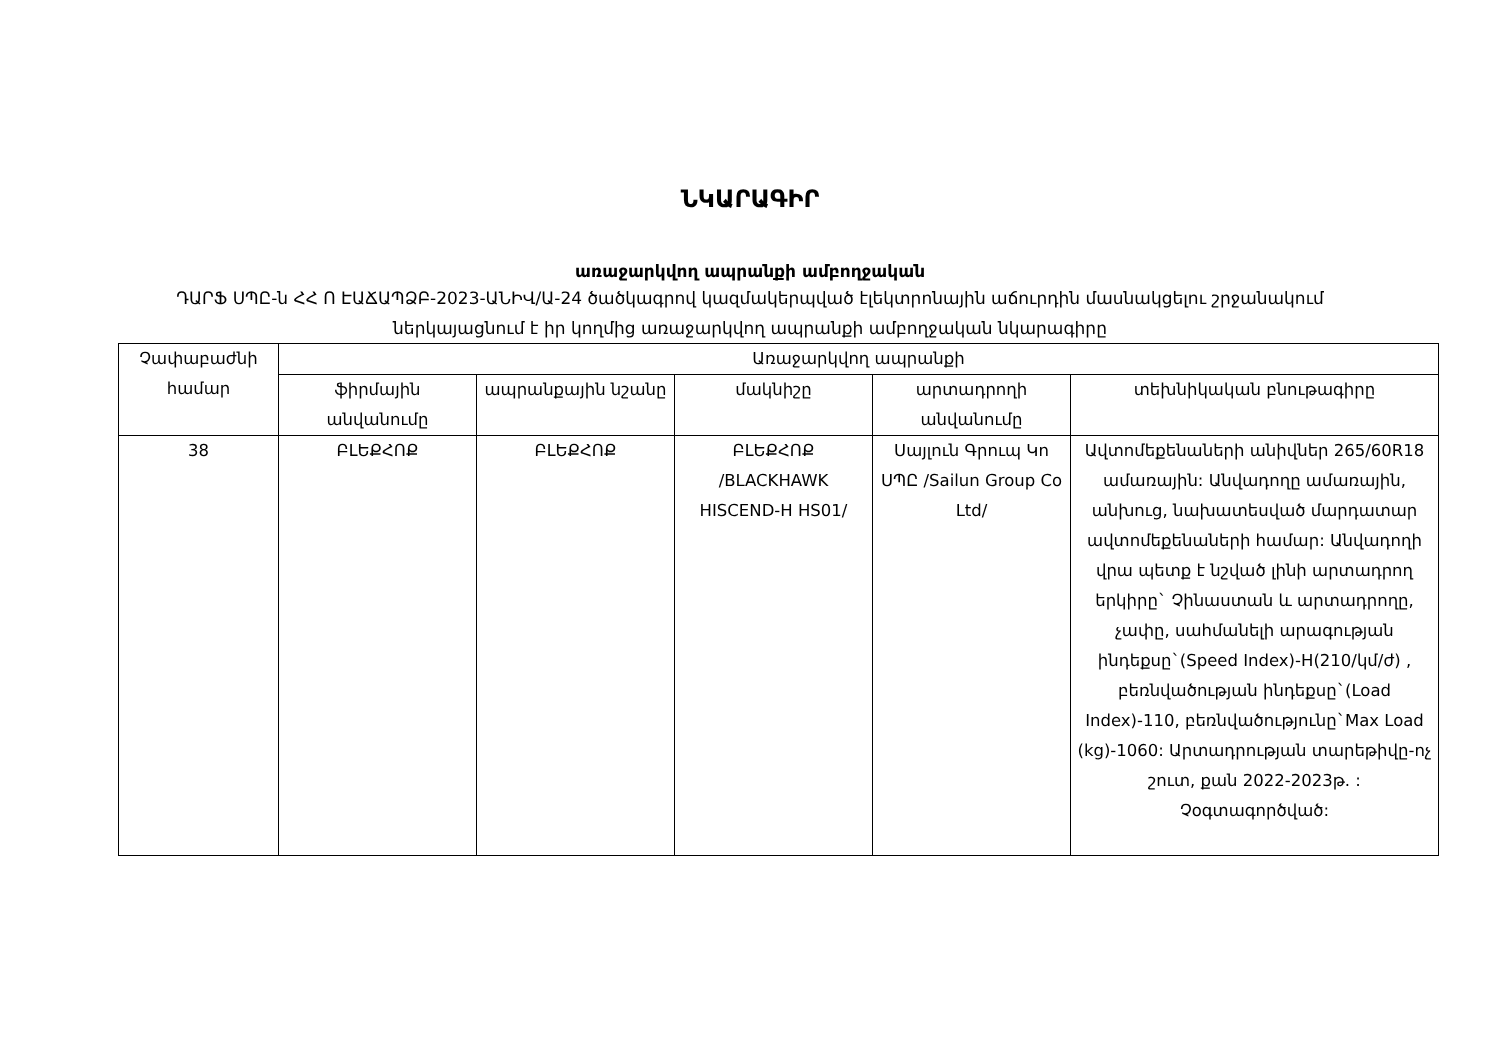ՆԿԱՐԱԳԻՐ
առաջարկվող ապրանքի ամբողջական
ԴԱՐՖ ՍՊԸ-ն ՀՀ Ո ԷԱՃԱՊՁԲ-2023-ԱՆԻՎ/Ա-24 ծածկագրով կազմակերպված էլեկտրոնային աճուրդին մասնակցելու շրջանակում
ներկայացնում է իր կողմից առաջարկվող ապրանքի ամբողջական նկարագիրը
| Չափաբաժնի համար | Առաջարկվող ապրանքի | | | | |
| --- | --- | --- | --- | --- | --- |
| | ֆիրմային անվանումը | ապրանքային նշանը | մակնիշը | արտադրողի անվանումը | տեխնիկական բնութագիրը |
| 38 | ԲԼԵՔՀՈՔ | ԲԼԵՔՀՈՔ | ԲԼԵՔՀՈՔ /BLACKHAWK HISCEND-H HS01/ | Սայլուն Գրուպ Կո ՍՊԸ /Sailun Group Co Ltd/ | Ավտոմեքենաների անիվներ 265/60R18 ամառային: Անվադողը ամառային, անխուց, նախատեսված մարդատար ավտոմեքենաների համար: Անվադողի վրա պետք է նշված լինի արտադրող երկիրը` Չինաստան և արտադրողը, չափը, սահմանելի արագության ինդեքսը`(Speed Index)-H(210/կմ/ժ) , բեռնվածության ինդեքսը`(Load Index)-110, բեռնվածությունը`Max Load (kg)-1060: Արտադրության տարեթիվը-ոչ շուտ, քան 2022-2023թ. : Չօգտագործված: |